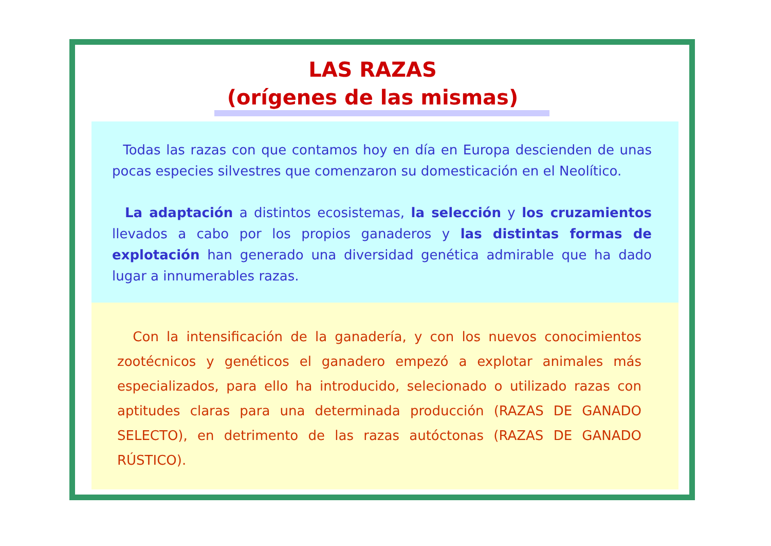LAS RAZAS
(orígenes de las mismas)
Todas las razas con que contamos hoy en día en Europa descienden de unas pocas especies silvestres que comenzaron su domesticación en el Neolítico.
La adaptación a distintos ecosistemas, la selección y los cruzamientos llevados a cabo por los propios ganaderos y las distintas formas de explotación han generado una diversidad genética admirable que ha dado lugar a innumerables razas.
Con la intensificación de la ganadería, y con los nuevos conocimientos zootécnicos y genéticos el ganadero empezó a explotar animales más especializados, para ello ha introducido, selecionado o utilizado razas con aptitudes claras para una determinada producción (RAZAS DE GANADO SELECTO), en detrimento de las razas autóctonas (RAZAS DE GANADO RÚSTICO).